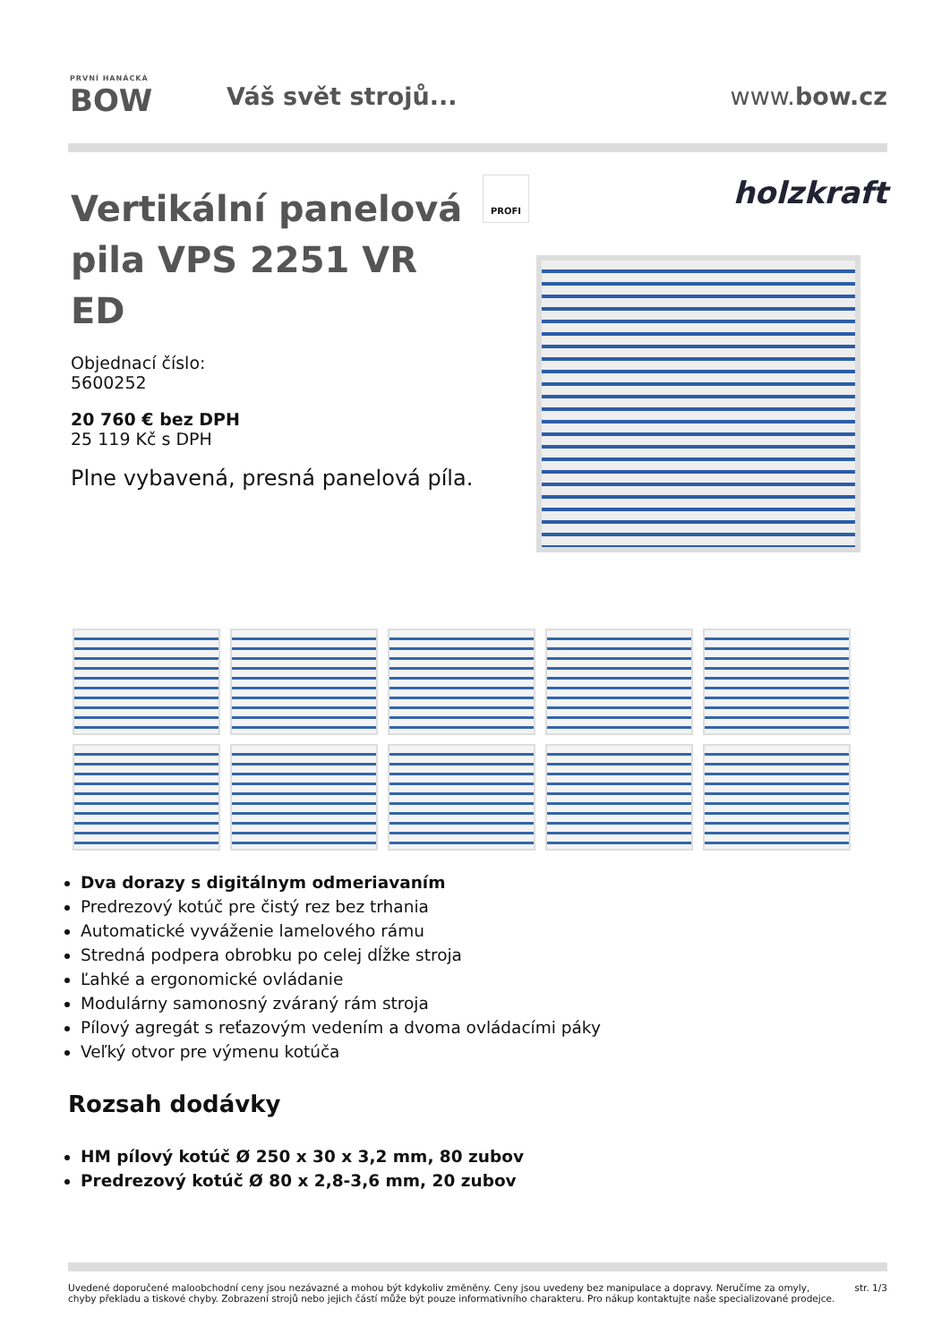PRVNÍ HANÁCKÁ
BOW
Váš svět strojů... www.bow.cz
Vertikální panelová pila VPS 2251 VR ED
Objednací číslo:
5600252
20 760 € bez DPH
25 119 Kč s DPH
Plne vybavená, presná panelová píla.
PROFI
holzkraft
Dva dorazy s digitálnym odmeriavaním
Predrezový kotúč pre čistý rez bez trhania
Automatické vyváženie lamelového rámu
Stredná podpera obrobku po celej dĺžke stroja
Ľahké a ergonomické ovládanie
Modulárny samonosný zváraný rám stroja
Pílový agregát s reťazovým vedením a dvoma ovládacími páky
Veľký otvor pre výmenu kotúča
Rozsah dodávky
HM pílový kotúč Ø 250 x 30 x 3,2 mm, 80 zubov
Predrezový kotúč Ø 80 x 2,8-3,6 mm, 20 zubov
Uvedené doporučené maloobchodní ceny jsou nezávazné a mohou být kdykoliv změněny. Ceny jsou uvedeny bez manipulace a dopravy. Neručíme za omyly,
chyby překladu a tiskové chyby. Zobrazení strojů nebo jejich částí může být pouze informativního charakteru. Pro nákup kontaktujte naše specializované prodejce. str. 1/3